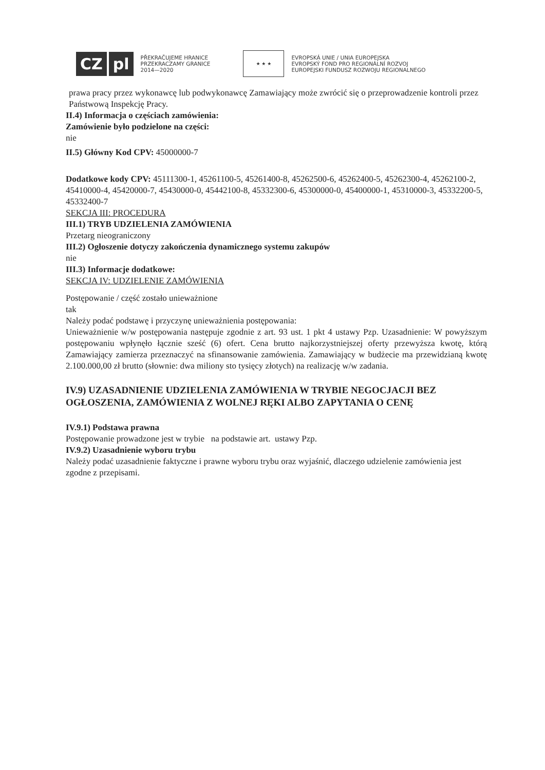CZ pl
PŘEKRAČUJEME HRANICE
PRZEKRACZAMY GRANICE
2014—2020
★ ★ ★
EVROPSKÁ UNIE / UNIA EUROPEJSKA
EVROPSKÝ FOND PRO REGIONÁLNÍ ROZVOJ
EUROPEJSKI FUNDUSZ ROZWOJU REGIONALNEGO
prawa pracy przez wykonawcę lub podwykonawcę Zamawiający może zwrócić się o przeprowadzenie kontroli przez Państwową Inspekcję Pracy.
II.4) Informacja o częściach zamówienia:
Zamówienie było podzielone na części:
nie
II.5) Główny Kod CPV: 45000000-7
Dodatkowe kody CPV: 45111300-1, 45261100-5, 45261400-8, 45262500-6, 45262400-5, 45262300-4, 45262100-2, 45410000-4, 45420000-7, 45430000-0, 45442100-8, 45332300-6, 45300000-0, 45400000-1, 45310000-3, 45332200-5, 45332400-7
SEKCJA III: PROCEDURA
III.1) TRYB UDZIELENIA ZAMÓWIENIA
Przetarg nieograniczony
III.2) Ogłoszenie dotyczy zakończenia dynamicznego systemu zakupów
nie
III.3) Informacje dodatkowe:
SEKCJA IV: UDZIELENIE ZAMÓWIENIA
Postępowanie / część zostało unieważnione
tak
Należy podać podstawę i przyczynę unieważnienia postępowania:
Unieważnienie w/w postępowania następuje zgodnie z art. 93 ust. 1 pkt 4 ustawy Pzp. Uzasadnienie: W powyższym postępowaniu wpłynęło łącznie sześć (6) ofert. Cena brutto najkorzystniejszej oferty przewyższa kwotę, którą Zamawiający zamierza przeznaczyć na sfinansowanie zamówienia. Zamawiający w budżecie ma przewidzianą kwotę 2.100.000,00 zł brutto (słownie: dwa miliony sto tysięcy złotych) na realizację w/w zadania.
IV.9) UZASADNIENIE UDZIELENIA ZAMÓWIENIA W TRYBIE NEGOCJACJI BEZ OGŁOSZENIA, ZAMÓWIENIA Z WOLNEJ RĘKI ALBO ZAPYTANIA O CENĘ
IV.9.1) Podstawa prawna
Postępowanie prowadzone jest w trybie na podstawie art. ustawy Pzp.
IV.9.2) Uzasadnienie wyboru trybu
Należy podać uzasadnienie faktyczne i prawne wyboru trybu oraz wyjaśnić, dlaczego udzielenie zamówienia jest zgodne z przepisami.